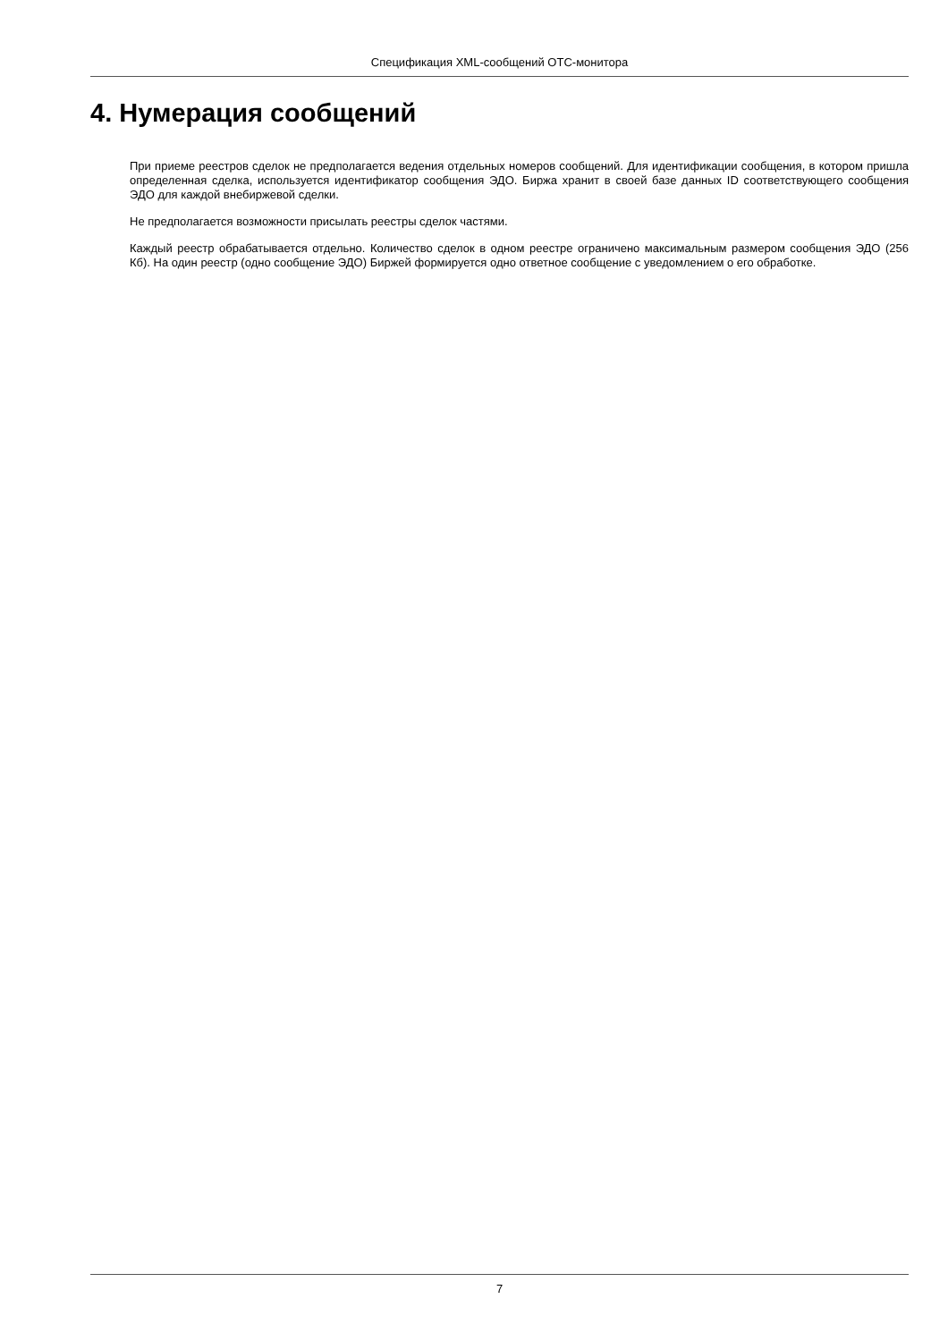Спецификация XML-сообщений ОТС-монитора
4. Нумерация сообщений
При приеме реестров сделок не предполагается ведения отдельных номеров сообщений. Для идентификации сообщения, в котором пришла определенная сделка, используется идентификатор сообщения ЭДО. Биржа хранит в своей базе данных ID соответствующего сообщения ЭДО для каждой внебиржевой сделки.
Не предполагается возможности присылать реестры сделок частями.
Каждый реестр обрабатывается отдельно. Количество сделок в одном реестре ограничено максимальным размером сообщения ЭДО (256 Кб). На один реестр (одно сообщение ЭДО) Биржей формируется одно ответное сообщение с уведомлением о его обработке.
7